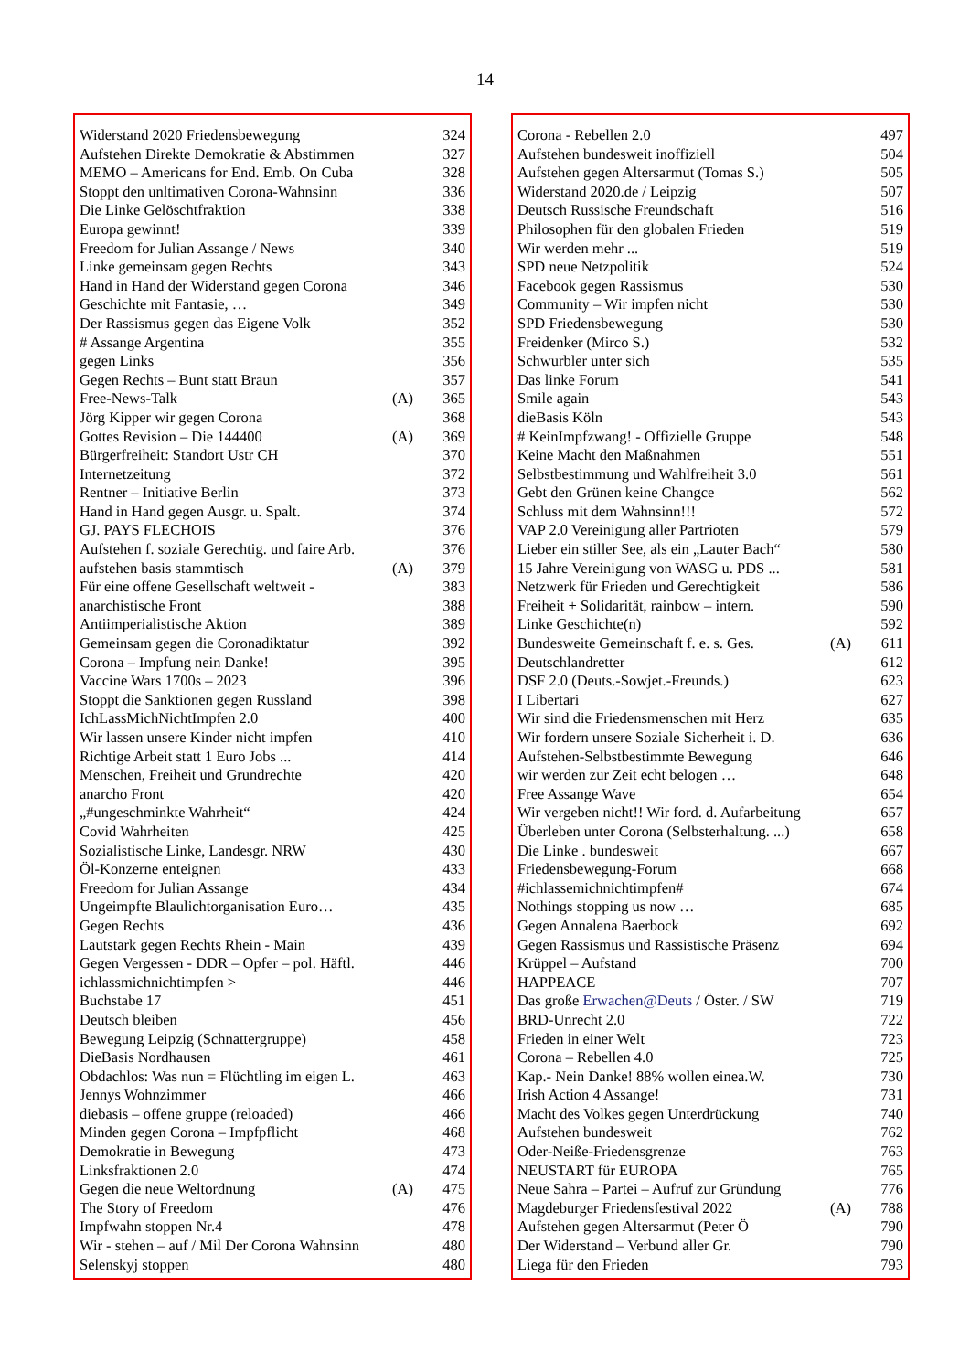14
| Widerstand 2020 Friedensbewegung | | 324 |
| Aufstehen Direkte Demokratie & Abstimmen | | 327 |
| MEMO – Americans for End. Emb. On Cuba | | 328 |
| Stoppt den unltimativen Corona-Wahnsinn | | 336 |
| Die Linke Gelöschtfraktion | | 338 |
| Europa gewinnt! | | 339 |
| Freedom for Julian Assange / News | | 340 |
| Linke gemeinsam gegen Rechts | | 343 |
| Hand in Hand der Widerstand gegen Corona | | 346 |
| Geschichte mit Fantasie, … | | 349 |
| Der Rassismus gegen das Eigene Volk | | 352 |
| # Assange Argentina | | 355 |
| gegen Links | | 356 |
| Gegen Rechts – Bunt statt Braun | | 357 |
| Free-News-Talk | (A) | 365 |
| Jörg Kipper wir gegen Corona | | 368 |
| Gottes Revision – Die 144400 | (A) | 369 |
| Bürgerfreiheit: Standort Ustr CH | | 370 |
| Internetzeitung | | 372 |
| Rentner – Initiative Berlin | | 373 |
| Hand in Hand gegen Ausgr. u. Spalt. | | 374 |
| GJ. PAYS FLECHOIS | | 376 |
| Aufstehen f. soziale Gerechtig. und faire Arb. | | 376 |
| aufstehen basis stammtisch | (A) | 379 |
| Für eine offene Gesellschaft weltweit - | | 383 |
| anarchistische Front | | 388 |
| Antiimperialistische Aktion | | 389 |
| Gemeinsam gegen die Coronadiktatur | | 392 |
| Corona – Impfung nein Danke! | | 395 |
| Vaccine Wars 1700s – 2023 | | 396 |
| Stoppt die Sanktionen gegen Russland | | 398 |
| IchLassMichNichtImpfen 2.0 | | 400 |
| Wir lassen unsere Kinder nicht impfen | | 410 |
| Richtige Arbeit statt 1 Euro Jobs ... | | 414 |
| Menschen, Freiheit und Grundrechte | | 420 |
| anarcho Front | | 420 |
| „#ungeschminkte Wahrheit“ | | 424 |
| Covid Wahrheiten | | 425 |
| Sozialistische Linke, Landesgr. NRW | | 430 |
| Öl-Konzerne enteignen | | 433 |
| Freedom for Julian Assange | | 434 |
| Ungeimpfte Blaulichtorganisation Euro… | | 435 |
| Gegen Rechts | | 436 |
| Lautstark gegen Rechts Rhein - Main | | 439 |
| Gegen Vergessen - DDR – Opfer – pol. Häftl. | | 446 |
| ichlassmichnichtimpfen > | | 446 |
| Buchstabe 17 | | 451 |
| Deutsch bleiben | | 456 |
| Bewegung Leipzig (Schnattergruppe) | | 458 |
| DieBasis Nordhausen | | 461 |
| Obdachlos: Was nun = Flüchtling im eigen L. | | 463 |
| Jennys Wohnzimmer | | 466 |
| diebasis – offene gruppe (reloaded) | | 466 |
| Minden gegen Corona – Impfpflicht | | 468 |
| Demokratie in Bewegung | | 473 |
| Linksfraktionen 2.0 | | 474 |
| Gegen die neue Weltordnung | (A) | 475 |
| The Story of Freedom | | 476 |
| Impfwahn stoppen Nr.4 | | 478 |
| Wir - stehen – auf / Mil Der Corona Wahnsinn | | 480 |
| Selenskyj stoppen | | 480 |
| Corona - Rebellen 2.0 | | 497 |
| Aufstehen bundesweit inoffiziell | | 504 |
| Aufstehen gegen Altersarmut (Tomas S.) | | 505 |
| Widerstand 2020.de / Leipzig | | 507 |
| Deutsch Russische Freundschaft | | 516 |
| Philosophen für den globalen Frieden | | 519 |
| Wir werden mehr ... | | 519 |
| SPD neue Netzpolitik | | 524 |
| Facebook gegen Rassismus | | 530 |
| Community – Wir impfen nicht | | 530 |
| SPD Friedensbewegung | | 530 |
| Freidenker (Mirco S.) | | 532 |
| Schwurbler unter sich | | 535 |
| Das linke Forum | | 541 |
| Smile again | | 543 |
| dieBasis Köln | | 543 |
| # KeinImpfzwang! - Offizielle Gruppe | | 548 |
| Keine Macht den Maßnahmen | | 551 |
| Selbstbestimmung und Wahlfreiheit 3.0 | | 561 |
| Gebt den Grünen keine Changce | | 562 |
| Schluss mit dem Wahnsinn!!! | | 572 |
| VAP 2.0 Vereinigung aller Partrioten | | 579 |
| Lieber ein stiller See, als ein „Lauter Bach“ | | 580 |
| 15 Jahre Vereinigung von WASG u. PDS ... | | 581 |
| Netzwerk für Frieden und Gerechtigkeit | | 586 |
| Freiheit + Solidarität, rainbow – intern. | | 590 |
| Linke Geschichte(n) | | 592 |
| Bundesweite Gemeinschaft f. e. s. Ges. | (A) | 611 |
| Deutschlandretter | | 612 |
| DSF 2.0 (Deuts.-Sowjet.-Freunds.) | | 623 |
| I Libertari | | 627 |
| Wir sind die Friedensmenschen mit Herz | | 635 |
| Wir fordern unsere Soziale Sicherheit i. D. | | 636 |
| Aufstehen-Selbstbestimmte Bewegung | | 646 |
| wir werden zur Zeit echt belogen … | | 648 |
| Free Assange Wave | | 654 |
| Wir vergeben nicht!! Wir ford. d. Aufarbeitung | | 657 |
| Überleben unter Corona (Selbsterhaltung. ...) | | 658 |
| Die Linke . bundesweit | | 667 |
| Friedensbewegung-Forum | | 668 |
| #ichlassemichnichtimpfen# | | 674 |
| Nothings stopping us now … | | 685 |
| Gegen Annalena Baerbock | | 692 |
| Gegen Rassismus und Rassistische Präsenz | | 694 |
| Krüppel – Aufstand | | 700 |
| HAPPEACE | | 707 |
| Das große Erwachen@Deuts / Öster. / SW | | 719 |
| BRD-Unrecht 2.0 | | 722 |
| Frieden in einer Welt | | 723 |
| Corona – Rebellen 4.0 | | 725 |
| Kap.- Nein Danke! 88% wollen einea.W. | | 730 |
| Irish Action 4 Assange! | | 731 |
| Macht des Volkes gegen Unterdrückung | | 740 |
| Aufstehen bundesweit | | 762 |
| Oder-Neiße-Friedensgrenze | | 763 |
| NEUSTART für EUROPA | | 765 |
| Neue Sahra – Partei – Aufruf zur Gründung | | 776 |
| Magdeburger Friedensfestival 2022 | (A) | 788 |
| Aufstehen gegen Altersarmut (Peter Ö | | 790 |
| Der Widerstand – Verbund aller Gr. | | 790 |
| Liega für den Frieden | | 793 |